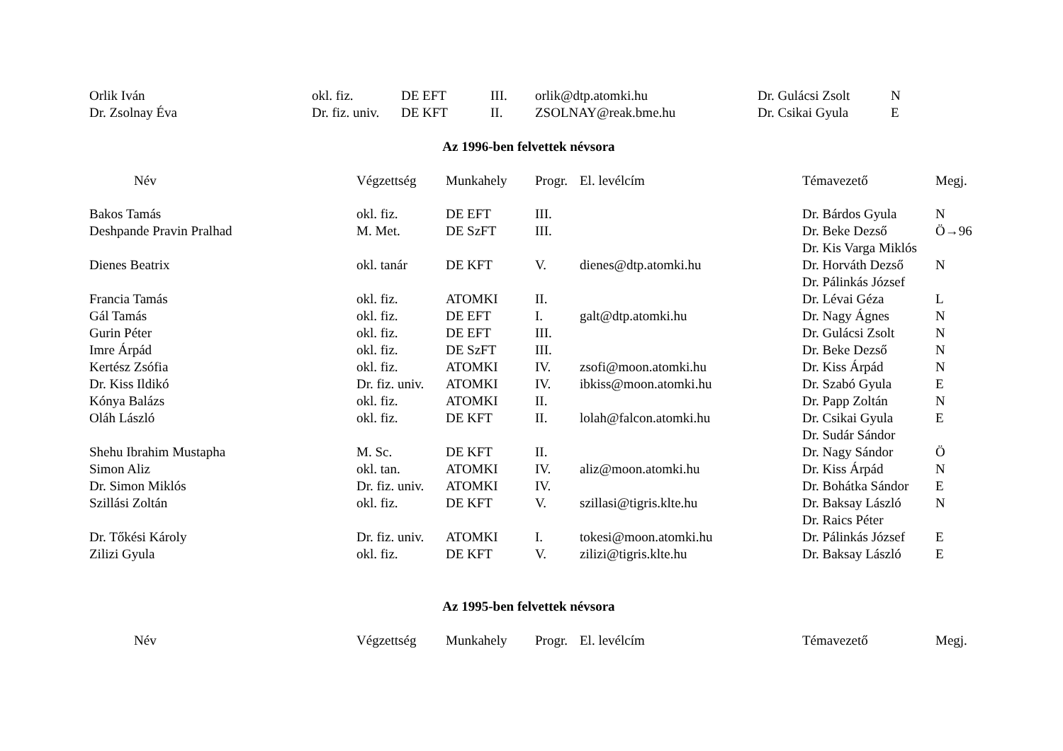| Orlik Iván | okl. fiz. | DE EFT | III. | orlik@dtp.atomki.hu | Dr. Gulácsi Zsolt | N |
| Dr. Zsolnay Éva | Dr. fiz. univ. | DE KFT | II. | ZSOLNAY@reak.bme.hu | Dr. Csikai Gyula | E |
Az 1996-ben felvettek névsora
| Név | Végzettség | Munkahely | Progr. | El. levélcím | Témavezető | Megj. |
| --- | --- | --- | --- | --- | --- | --- |
| Bakos Tamás | okl. fiz. | DE EFT | III. | | Dr. Bárdos Gyula | N |
| Deshpande Pravin Pralhad | M. Met. | DE SzFT | III. | | Dr. Beke Dezső | Ö→96 |
| | | | | | Dr. Kis Varga Miklós | |
| Dienes Beatrix | okl. tanár | DE KFT | V. | dienes@dtp.atomki.hu | Dr. Horváth Dezső | N |
| | | | | | Dr. Pálinkás József | |
| Francia Tamás | okl. fiz. | ATOMKI | II. | | Dr. Lévai Géza | L |
| Gál Tamás | okl. fiz. | DE EFT | I. | galt@dtp.atomki.hu | Dr. Nagy Ágnes | N |
| Gurin Péter | okl. fiz. | DE EFT | III. | | Dr. Gulácsi Zsolt | N |
| Imre Árpád | okl. fiz. | DE SzFT | III. | | Dr. Beke Dezső | N |
| Kertész Zsófia | okl. fiz. | ATOMKI | IV. | zsofi@moon.atomki.hu | Dr. Kiss Árpád | N |
| Dr. Kiss Ildikó | Dr. fiz. univ. | ATOMKI | IV. | ibkiss@moon.atomki.hu | Dr. Szabó Gyula | E |
| Kónya Balázs | okl. fiz. | ATOMKI | II. | | Dr. Papp Zoltán | N |
| Oláh László | okl. fiz. | DE KFT | II. | lolah@falcon.atomki.hu | Dr. Csikai Gyula | E |
| | | | | | Dr. Sudár Sándor | |
| Shehu Ibrahim Mustapha | M. Sc. | DE KFT | II. | | Dr. Nagy Sándor | Ö |
| Simon Aliz | okl. tan. | ATOMKI | IV. | aliz@moon.atomki.hu | Dr. Kiss Árpád | N |
| Dr. Simon Miklós | Dr. fiz. univ. | ATOMKI | IV. | | Dr. Bohátka Sándor | E |
| Szillási Zoltán | okl. fiz. | DE KFT | V. | szillasi@tigris.klte.hu | Dr. Baksay László | N |
| | | | | | Dr. Raics Péter | |
| Dr. Tőkési Károly | Dr. fiz. univ. | ATOMKI | I. | tokesi@moon.atomki.hu | Dr. Pálinkás József | E |
| Zilizi Gyula | okl. fiz. | DE KFT | V. | zilizi@tigris.klte.hu | Dr. Baksay László | E |
Az 1995-ben felvettek névsora
| Név | Végzettség | Munkahely | Progr. | El. levélcím | Témavezető | Megj. |
| --- | --- | --- | --- | --- | --- | --- |